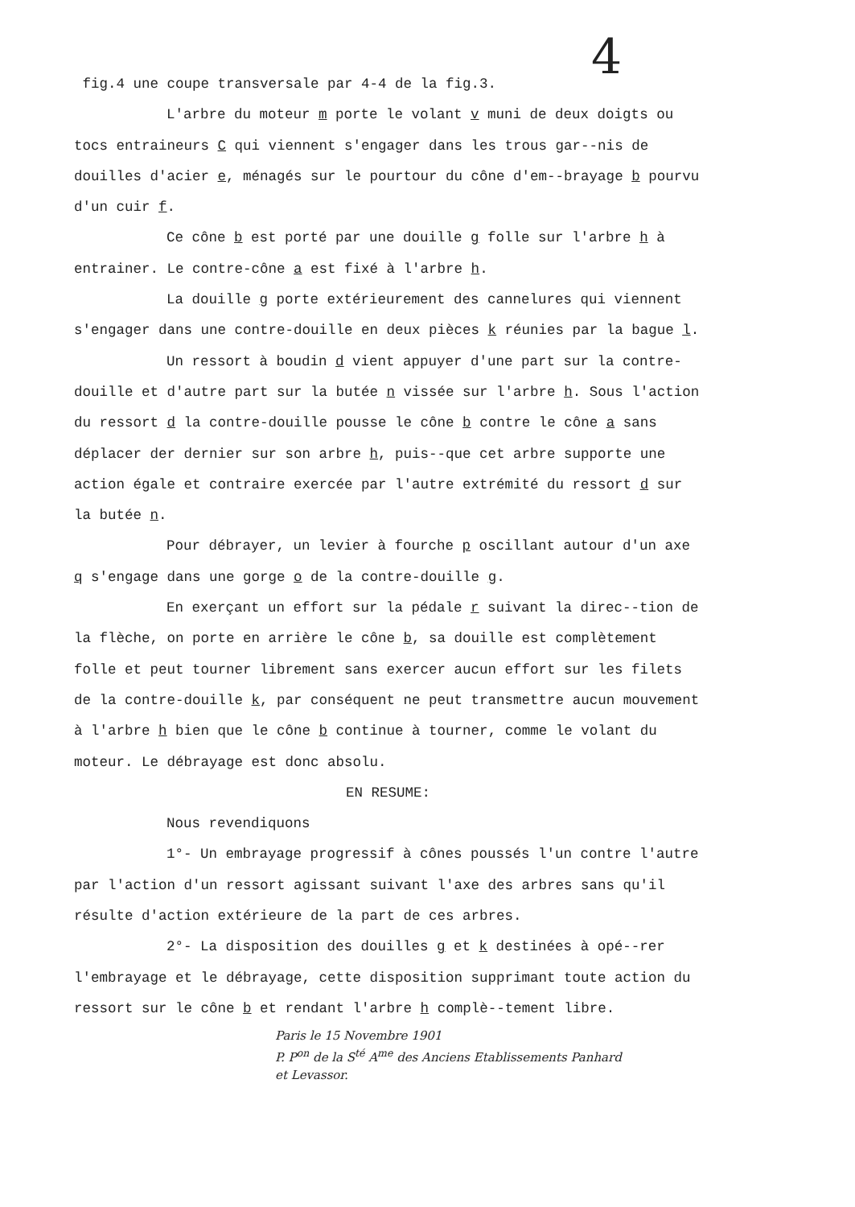4
fig.4 une coupe transversale par 4-4 de la fig.3.
L'arbre du moteur m porte le volant v muni de deux doigts ou tocs entraineurs C qui viennent s'engager dans les trous gar--nis de douilles d'acier e, ménagés sur le pourtour du cône d'em--brayage b pourvu d'un cuir f.
Ce cône b est porté par une douille g folle sur l'arbre h à entrainer. Le contre-cône a est fixé à l'arbre h.
La douille g porte extérieurement des cannelures qui viennent s'engager dans une contre-douille en deux pièces k réunies par la bague l.
Un ressort à boudin d vient appuyer d'une part sur la contre-douille et d'autre part sur la butée n vissée sur l'arbre h. Sous l'action du ressort d la contre-douille pousse le cône b contre le cône a sans déplacer der dernier sur son arbre h, puis--que cet arbre supporte une action égale et contraire exercée par l'autre extrémité du ressort d sur la butée n.
Pour débrayer, un levier à fourche p oscillant autour d'un axe q s'engage dans une gorge o de la contre-douille g.
En exerçant un effort sur la pédale r suivant la direc--tion de la flèche, on porte en arrière le cône b, sa douille est complètement folle et peut tourner librement sans exercer aucun effort sur les filets de la contre-douille k, par conséquent ne peut transmettre aucun mouvement à l'arbre h bien que le cône b continue à tourner, comme le volant du moteur. Le débrayage est donc absolu.
EN RESUME:
Nous revendiquons
1°- Un embrayage progressif à cônes poussés l'un contre l'autre par l'action d'un ressort agissant suivant l'axe des arbres sans qu'il résulte d'action extérieure de la part de ces arbres.
2°- La disposition des douilles g et k destinées à opé--rer l'embrayage et le débrayage, cette disposition supprimant toute action du ressort sur le cône b et rendant l'arbre h complè--tement libre.
Paris le 15 Novembre 1901
P. P<sup>on</sup> de la S<sup>té</sup> A<sup>me</sup> des Anciens Etablissements Panhard
et Levassor.